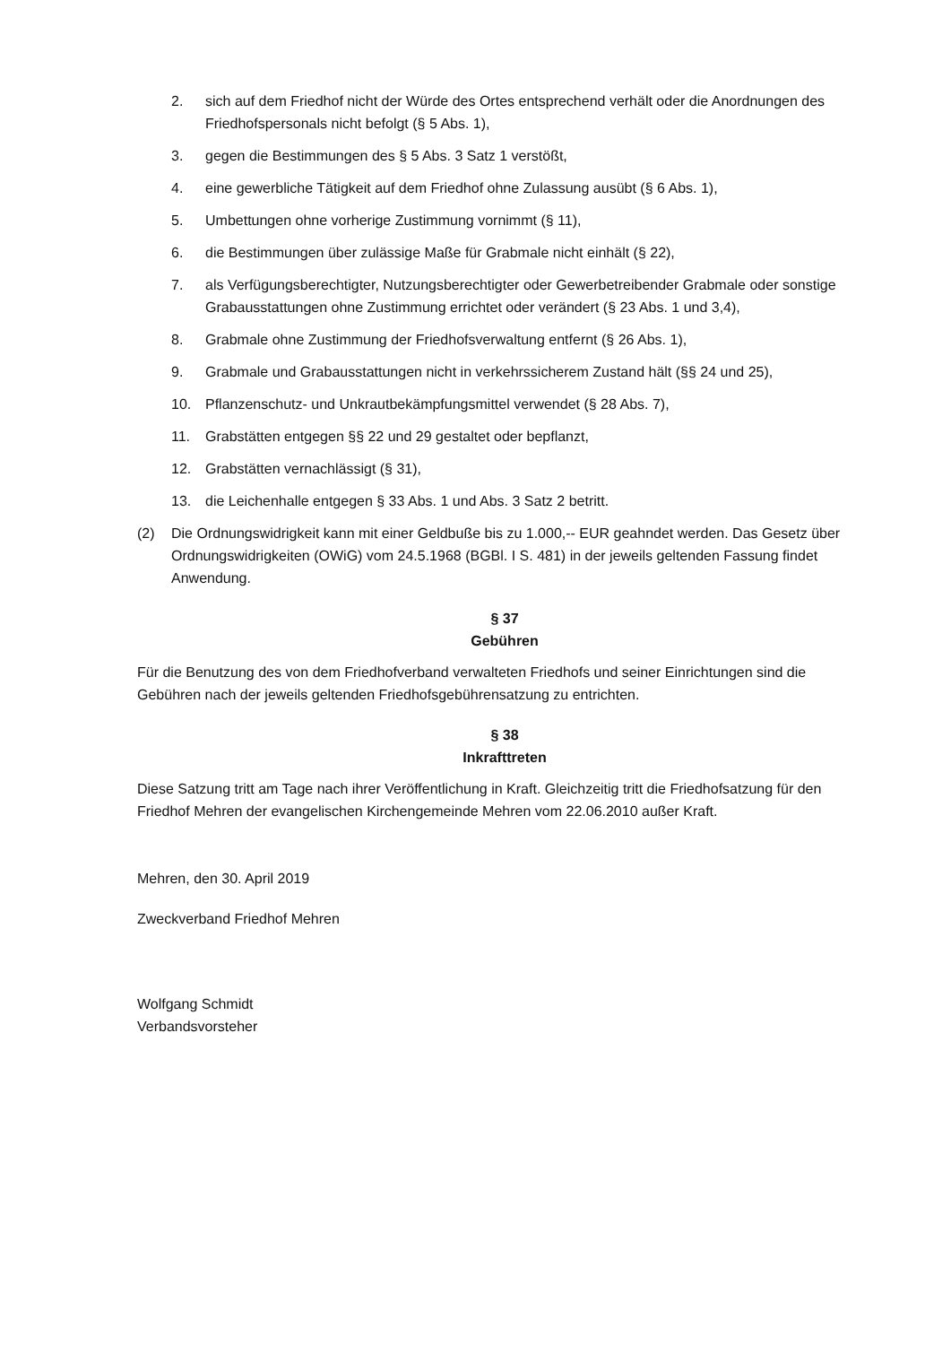2. sich auf dem Friedhof nicht der Würde des Ortes entsprechend verhält oder die Anordnungen des Friedhofspersonals nicht befolgt (§ 5 Abs. 1),
3. gegen die Bestimmungen des § 5 Abs. 3 Satz 1 verstößt,
4. eine gewerbliche Tätigkeit auf dem Friedhof ohne Zulassung ausübt (§ 6 Abs. 1),
5. Umbettungen ohne vorherige Zustimmung vornimmt (§ 11),
6. die Bestimmungen über zulässige Maße für Grabmale nicht einhält (§ 22),
7. als Verfügungsberechtigter, Nutzungsberechtigter oder Gewerbetreibender Grabmale oder sonstige Grabausstattungen ohne Zustimmung errichtet oder verändert (§ 23 Abs. 1 und 3,4),
8. Grabmale ohne Zustimmung der Friedhofsverwaltung entfernt (§ 26 Abs. 1),
9. Grabmale und Grabausstattungen nicht in verkehrssicherem Zustand hält (§§ 24 und 25),
10. Pflanzenschutz- und Unkrautbekämpfungsmittel verwendet (§ 28 Abs. 7),
11. Grabstätten entgegen §§ 22 und 29 gestaltet oder bepflanzt,
12. Grabstätten vernachlässigt (§ 31),
13. die Leichenhalle entgegen § 33 Abs. 1 und Abs. 3 Satz 2 betritt.
(2) Die Ordnungswidrigkeit kann mit einer Geldbuße bis zu 1.000,-- EUR geahndet werden. Das Gesetz über Ordnungswidrigkeiten (OWiG) vom 24.5.1968 (BGBl. I S. 481) in der jeweils geltenden Fassung findet Anwendung.
§ 37
Gebühren
Für die Benutzung des von dem Friedhofverband verwalteten Friedhofs und seiner Einrichtungen sind die Gebühren nach der jeweils geltenden Friedhofsgebührensatzung zu entrichten.
§ 38
Inkrafttreten
Diese Satzung tritt am Tage nach ihrer Veröffentlichung in Kraft. Gleichzeitig tritt die Friedhofsatzung für den Friedhof Mehren der evangelischen Kirchengemeinde Mehren vom 22.06.2010 außer Kraft.
Mehren, den 30. April 2019
Zweckverband Friedhof Mehren
Wolfgang Schmidt
Verbandsvorsteher